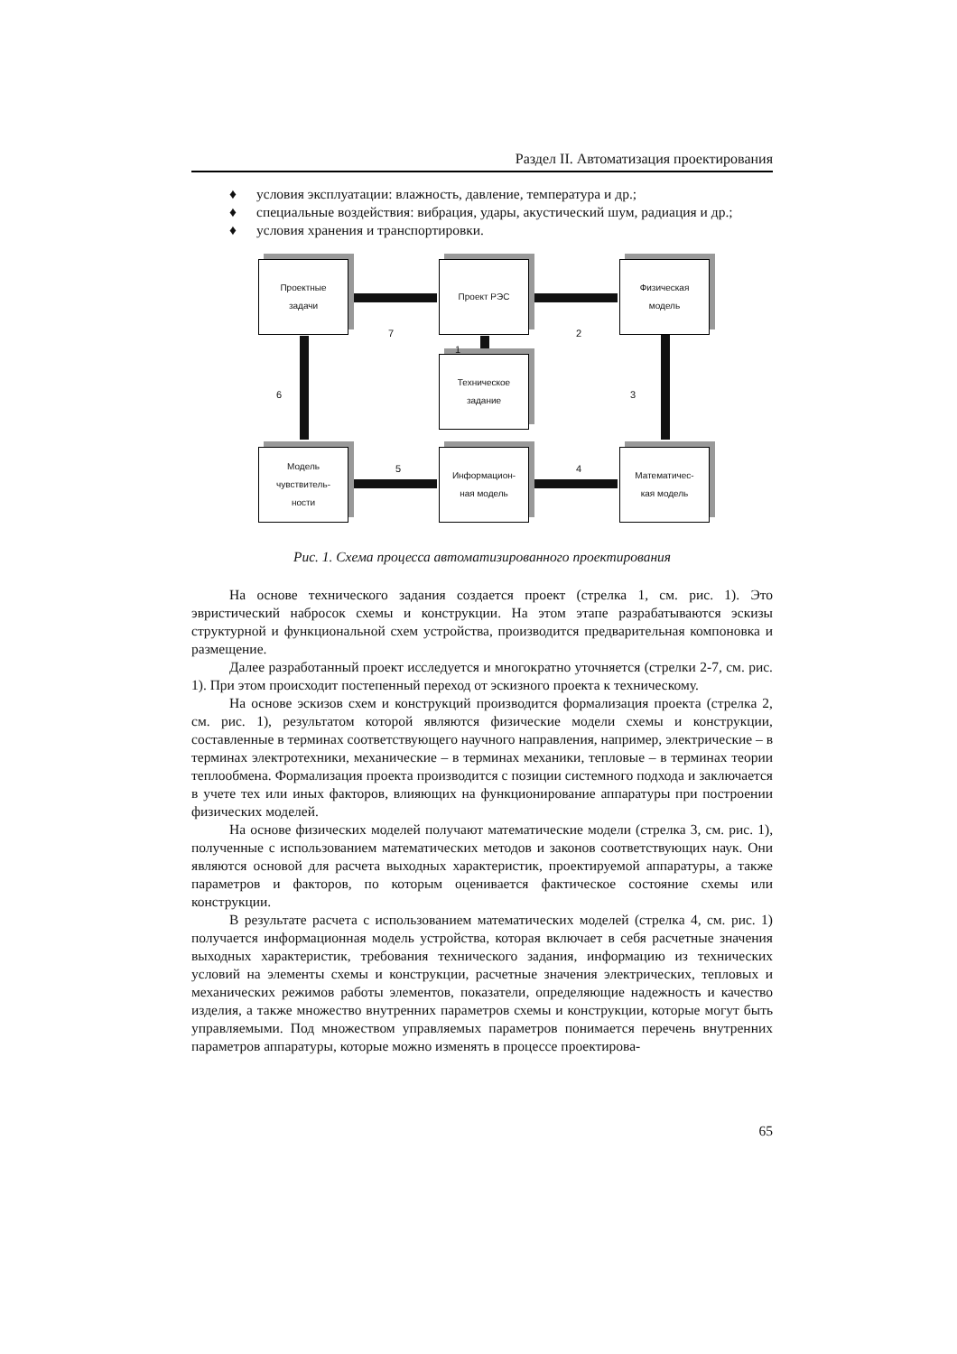Раздел II. Автоматизация проектирования
♦ условия эксплуатации: влажность, давление, температура и др.;
♦ специальные воздействия: вибрация, удары, акустический шум, радиация и др.;
♦ условия хранения и транспортировки.
Проектные
задачи
Проект РЭС
Физическая
модель
Техническое
задание
Модель
чувствитель-
ности
Информацион-
ная модель
Математичес-
кая модель
7 2
1
6 3
5 4
Рис. 1. Схема процесса автоматизированного проектирования
На основе технического задания создается проект (стрелка 1, см. рис. 1). Это эвристический набросок схемы и конструкции. На этом этапе разрабатываются эскизы структурной и функциональной схем устройства, производится предварительная компоновка и размещение.
Далее разработанный проект исследуется и многократно уточняется (стрелки 2-7, см. рис. 1). При этом происходит постепенный переход от эскизного проекта к техническому.
На основе эскизов схем и конструкций производится формализация проекта (стрелка 2, см. рис. 1), результатом которой являются физические модели схемы и конструкции, составленные в терминах соответствующего научного направления, например, электрические – в терминах электротехники, механические – в терминах механики, тепловые – в терминах теории теплообмена. Формализация проекта производится с позиции системного подхода и заключается в учете тех или иных факторов, влияющих на функционирование аппаратуры при построении физических моделей.
На основе физических моделей получают математические модели (стрелка 3, см. рис. 1), полученные с использованием математических методов и законов соответствующих наук. Они являются основой для расчета выходных характеристик, проектируемой аппаратуры, а также параметров и факторов, по которым оценивается фактическое состояние схемы или конструкции.
В результате расчета с использованием математических моделей (стрелка 4, см. рис. 1) получается информационная модель устройства, которая включает в себя расчетные значения выходных характеристик, требования технического задания, информацию из технических условий на элементы схемы и конструкции, расчетные значения электрических, тепловых и механических режимов работы элементов, показатели, определяющие надежность и качество изделия, а также множество внутренних параметров схемы и конструкции, которые могут быть управляемыми. Под множеством управляемых параметров понимается перечень внутренних параметров аппаратуры, которые можно изменять в процессе проектирова-
65